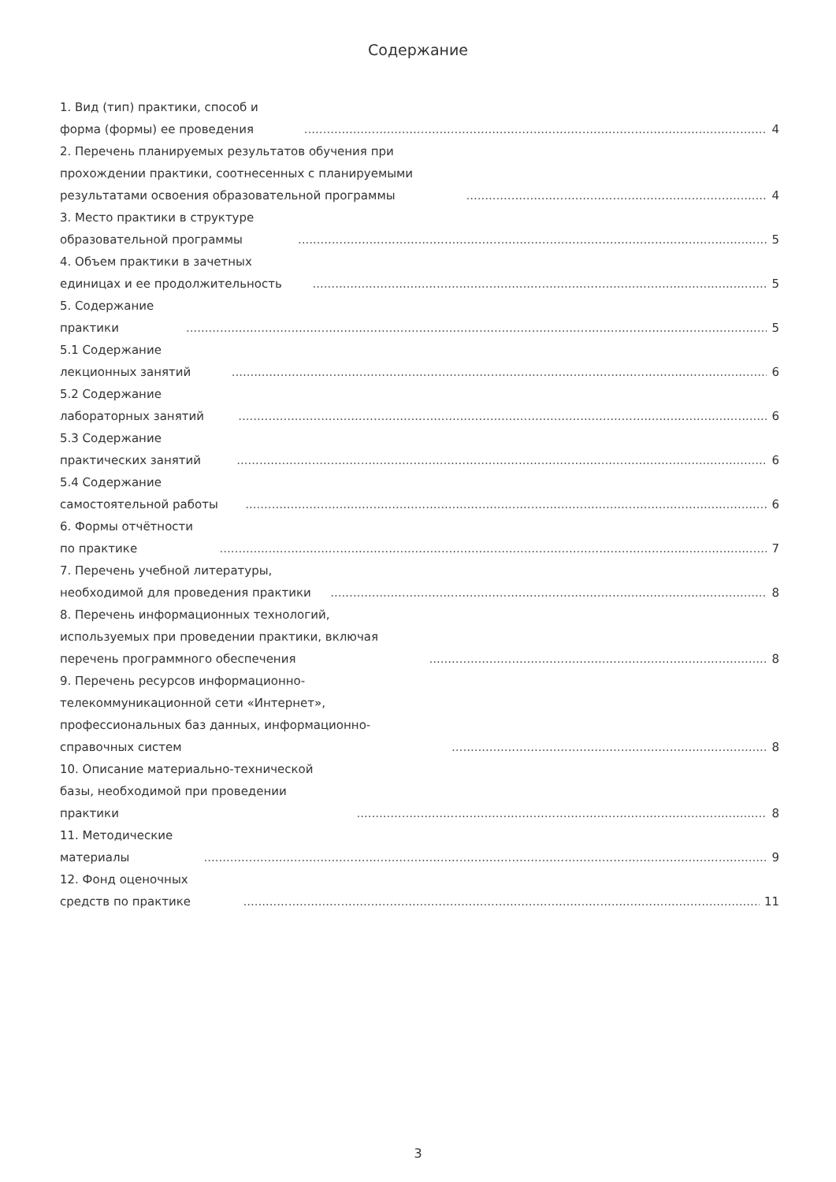Содержание
1. Вид (тип) практики, способ и форма (формы) ее проведения 4
2. Перечень планируемых результатов обучения при прохождении практики, соотнесенных с планируемыми результатами освоения образовательной программы 4
3. Место практики в структуре образовательной программы 5
4. Объем практики в зачетных единицах и ее продолжительность 5
5. Содержание практики 5
5.1 Содержание лекционных занятий 6
5.2 Содержание лабораторных занятий 6
5.3 Содержание практических занятий 6
5.4 Содержание самостоятельной работы 6
6. Формы отчётности по практике 7
7. Перечень учебной литературы, необходимой для проведения практики 8
8. Перечень информационных технологий, используемых при проведении практики, включая перечень программного обеспечения 8
9. Перечень ресурсов информационно-телекоммуникационной сети «Интернет», профессиональных баз данных, информационно-справочных систем 8
10. Описание материально-технической базы, необходимой при проведении практики 8
11. Методические материалы 9
12. Фонд оценочных средств по практике 11
3